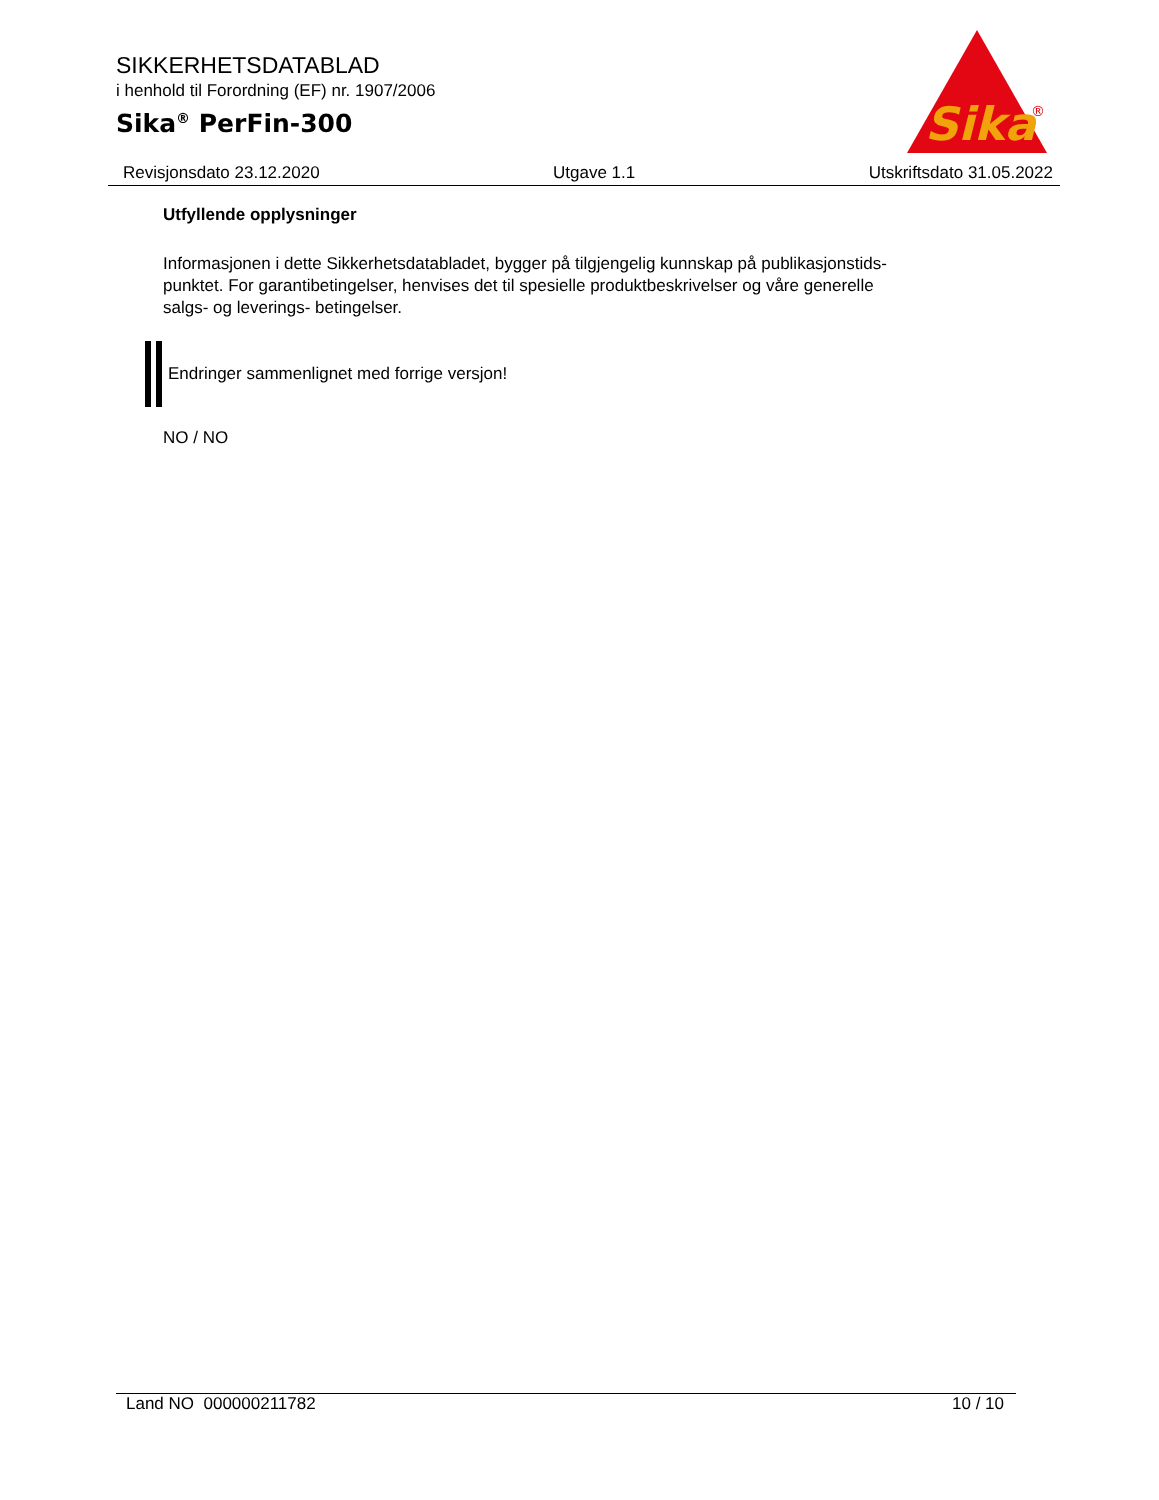SIKKERHETSDATABLAD
i henhold til Forordning (EF) nr. 1907/2006
Sika<sup>®</sup> PerFin-300
Sika
®
Revisjonsdato 23.12.2020 Utgave 1.1 Utskriftsdato 31.05.2022
Utfyllende opplysninger
Informasjonen i dette Sikkerhetsdatabladet, bygger på tilgjengelig kunnskap på publikasjonstids-
punktet. For garantibetingelser, henvises det til spesielle produktbeskrivelser og våre generelle
salgs- og leverings- betingelser.
Endringer sammenlignet med forrige versjon!
NO / NO
Land NO 000000211782 10 / 10